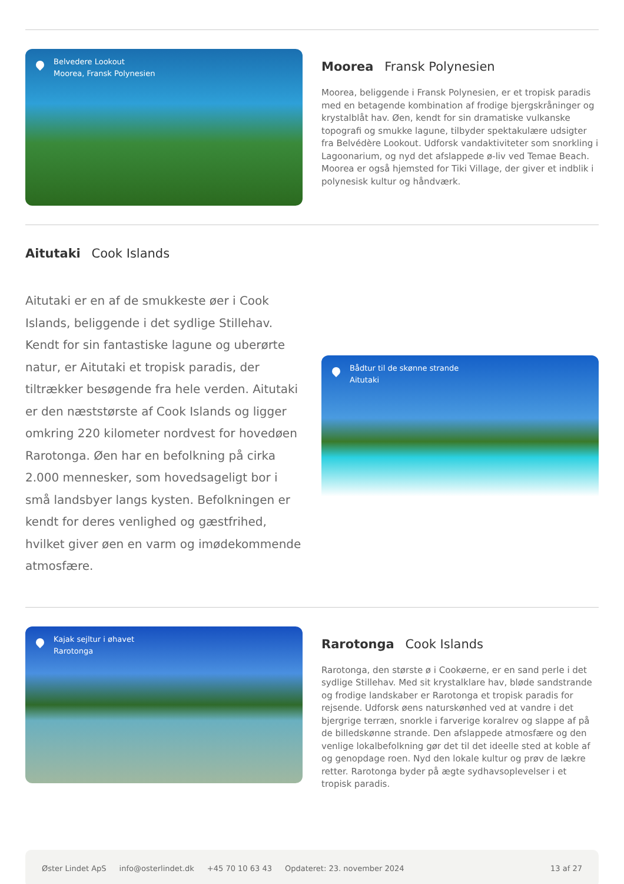Belvedere Lookout
Moorea, Fransk Polynesien
Moorea Fransk Polynesien
Moorea, beliggende i Fransk Polynesien, er et tropisk paradis med en betagende kombination af frodige bjergskråninger og krystalblåt hav. Øen, kendt for sin dramatiske vulkanske topografi og smukke lagune, tilbyder spektakulære udsigter fra Belvédère Lookout. Udforsk vandaktiviteter som snorkling i Lagoonarium, og nyd det afslappede ø-liv ved Temae Beach. Moorea er også hjemsted for Tiki Village, der giver et indblik i polynesisk kultur og håndværk.
Aitutaki Cook Islands
Aitutaki er en af de smukkeste øer i Cook Islands, beliggende i det sydlige Stillehav. Kendt for sin fantastiske lagune og uberørte natur, er Aitutaki et tropisk paradis, der tiltrækker besøgende fra hele verden. Aitutaki er den næststørste af Cook Islands og ligger omkring 220 kilometer nordvest for hovedøen Rarotonga. Øen har en befolkning på cirka 2.000 mennesker, som hovedsageligt bor i små landsbyer langs kysten. Befolkningen er kendt for deres venlighed og gæstfrihed, hvilket giver øen en varm og imødekommende atmosfære.
Bådtur til de skønne strande
Aitutaki
Kajak sejltur i øhavet
Rarotonga
Rarotonga Cook Islands
Rarotonga, den største ø i Cookøerne, er en sand perle i det sydlige Stillehav. Med sit krystalklare hav, bløde sandstrande og frodige landskaber er Rarotonga et tropisk paradis for rejsende. Udforsk øens naturskønhed ved at vandre i det bjergrige terræn, snorkle i farverige koralrev og slappe af på de billedskønne strande. Den afslappede atmosfære og den venlige lokalbefolkning gør det til det ideelle sted at koble af og genopdage roen. Nyd den lokale kultur og prøv de lækre retter. Rarotonga byder på ægte sydhavsoplevelser i et tropisk paradis.
Øster Lindet ApS info@osterlindet.dk +45 70 10 63 43 Opdateret: 23. november 2024 13 af 27